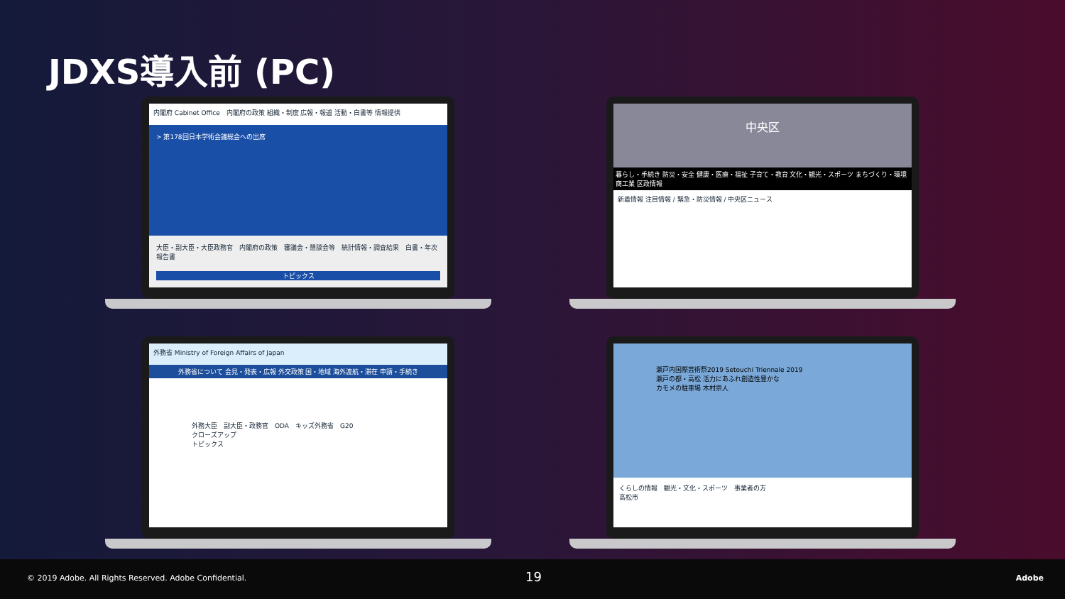JDXS導入前 (PC)
内閣府 Cabinet Office　内閣府の政策 組織・制度 広報・報道 活動・白書等 情報提供
> 第178回日本学術会議総会への出席
大臣・副大臣・大臣政務官　内閣府の政策　審議会・懇談会等　統計情報・調査結果　白書・年次報告書
トピックス
中央区
暮らし・手続き 防災・安全 健康・医療・福祉 子育て・教育 文化・観光・スポーツ まちづくり・環境 商工業 区政情報
新着情報 注目情報 / 緊急・防災情報 / 中央区ニュース
外務省 Ministry of Foreign Affairs of Japan
外務省について 会見・発表・広報 外交政策 国・地域 海外渡航・滞在 申請・手続き
外務大臣　副大臣・政務官　ODA　キッズ外務省　G20
クローズアップ
トピックス
瀬戸内国際芸術祭2019 Setouchi Triennale 2019
瀬戸の都・高松 活力にあふれ創造性豊かな
カモメの駐車場 木村崇人
くらしの情報　観光・文化・スポーツ　事業者の方
高松市
© 2019 Adobe. All Rights Reserved. Adobe Confidential. 19 Adobe